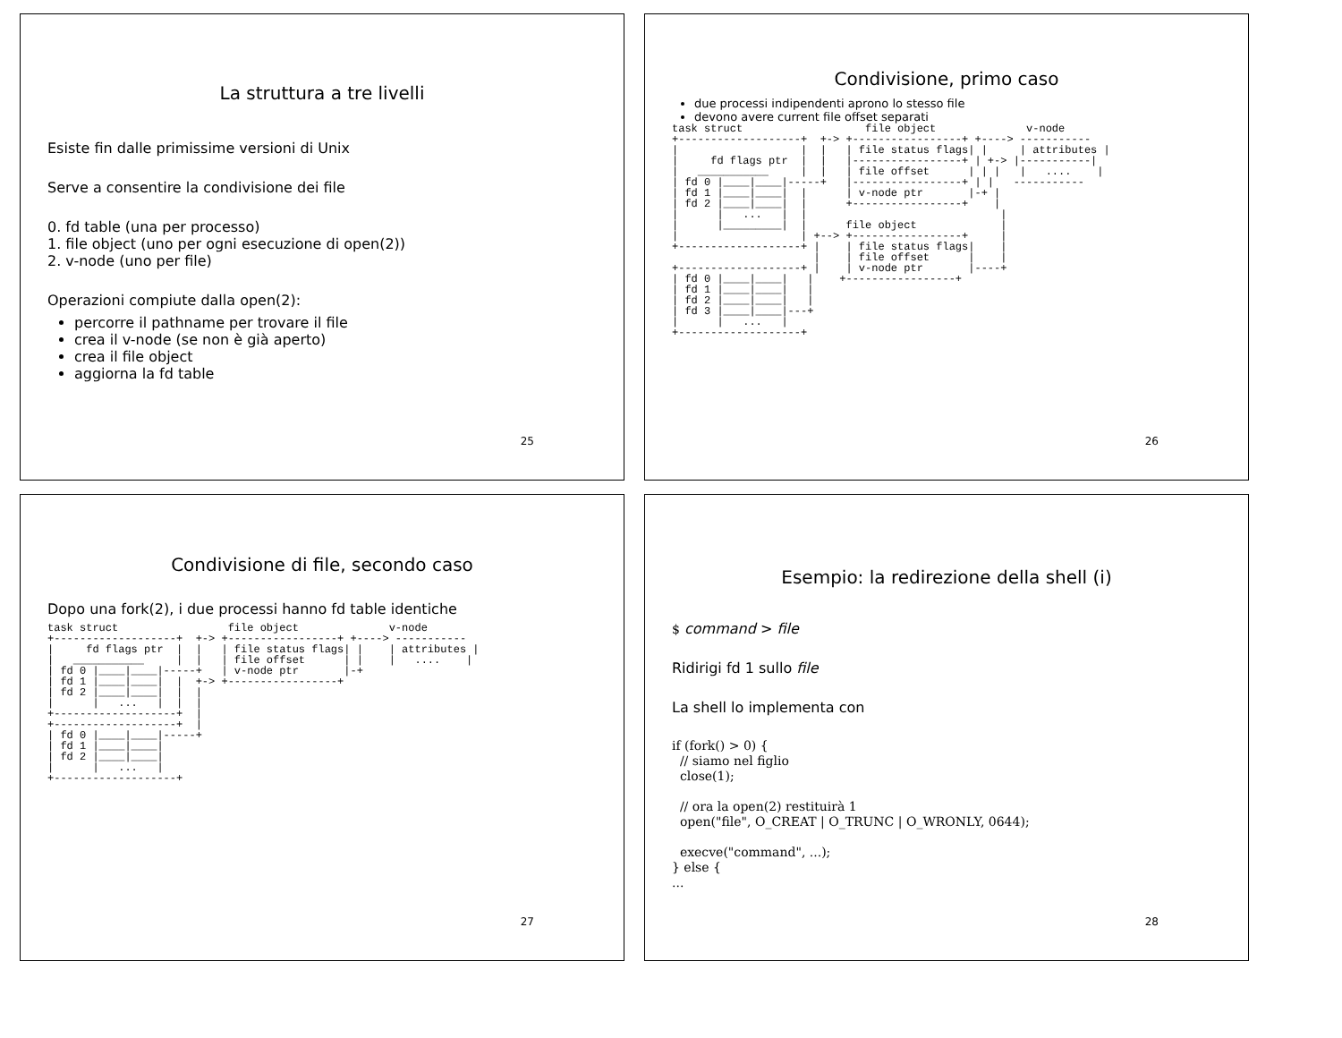La struttura a tre livelli
Esiste fin dalle primissime versioni di Unix
Serve a consentire la condivisione dei file
0. fd table (una per processo)
1. file object (uno per ogni esecuzione di open(2))
2. v-node (uno per file)
Operazioni compiute dalla open(2):
percorre il pathname per trovare il file
crea il v-node (se non è già aperto)
crea il file object
aggiorna la fd table
25
Condivisione, primo caso
due processi indipendenti aprono lo stesso file
devono avere current file offset separati
task struct                   file object              v-node
+-------------------+  +-> +-----------------+ +----> -----------
|                   |  |   | file status flags| |     | attributes |
|     fd flags ptr  |  |   |-----------------+ | +-> |-----------|
|   ___________     |  |   | file offset      | | |   |   ....    |
| fd 0 |____|____|-----+   |-----------------+ | |   -----------
| fd 1 |____|____|  |      | v-node ptr       |-+ |
| fd 2 |____|____|  |      +-----------------+    |
|      |   ...   |  |                              |
|      |_________|  |      file object             |
|                   | +--> +-----------------+     |
+-------------------+ |    | file status flags|    |
                      |    | file offset      |    |
+-------------------+ |    | v-node ptr       |----+
| fd 0 |____|____|   |    +-----------------+
| fd 1 |____|____|   |
| fd 2 |____|____|   |
| fd 3 |____|____|---+
|      |   ...   |
+-------------------+
26
Condivisione di file, secondo caso
Dopo una fork(2), i due processi hanno fd table identiche
task struct                 file object              v-node
+-------------------+  +-> +-----------------+ +----> -----------
|     fd flags ptr  |  |   | file status flags| |    | attributes |
|   ___________     |  |   | file offset      | |    |   ....    |
| fd 0 |____|____|-----+   | v-node ptr       |-+
| fd 1 |____|____|  |  +-> +-----------------+
| fd 2 |____|____|  |  |
|      |   ...   |  |  |
+-------------------+  |
+-------------------+  |
| fd 0 |____|____|-----+
| fd 1 |____|____|
| fd 2 |____|____|
|      |   ...   |
+-------------------+
27
Esempio: la redirezione della shell (i)
$ command > file
Ridirigi fd 1 sullo file
La shell lo implementa con
if (fork() > 0) {
  // siamo nel figlio
  close(1);

  // ora la open(2) restituirà 1
  open("file", O_CREAT | O_TRUNC | O_WRONLY, 0644);

  execve("command", ...);
} else {
...
28